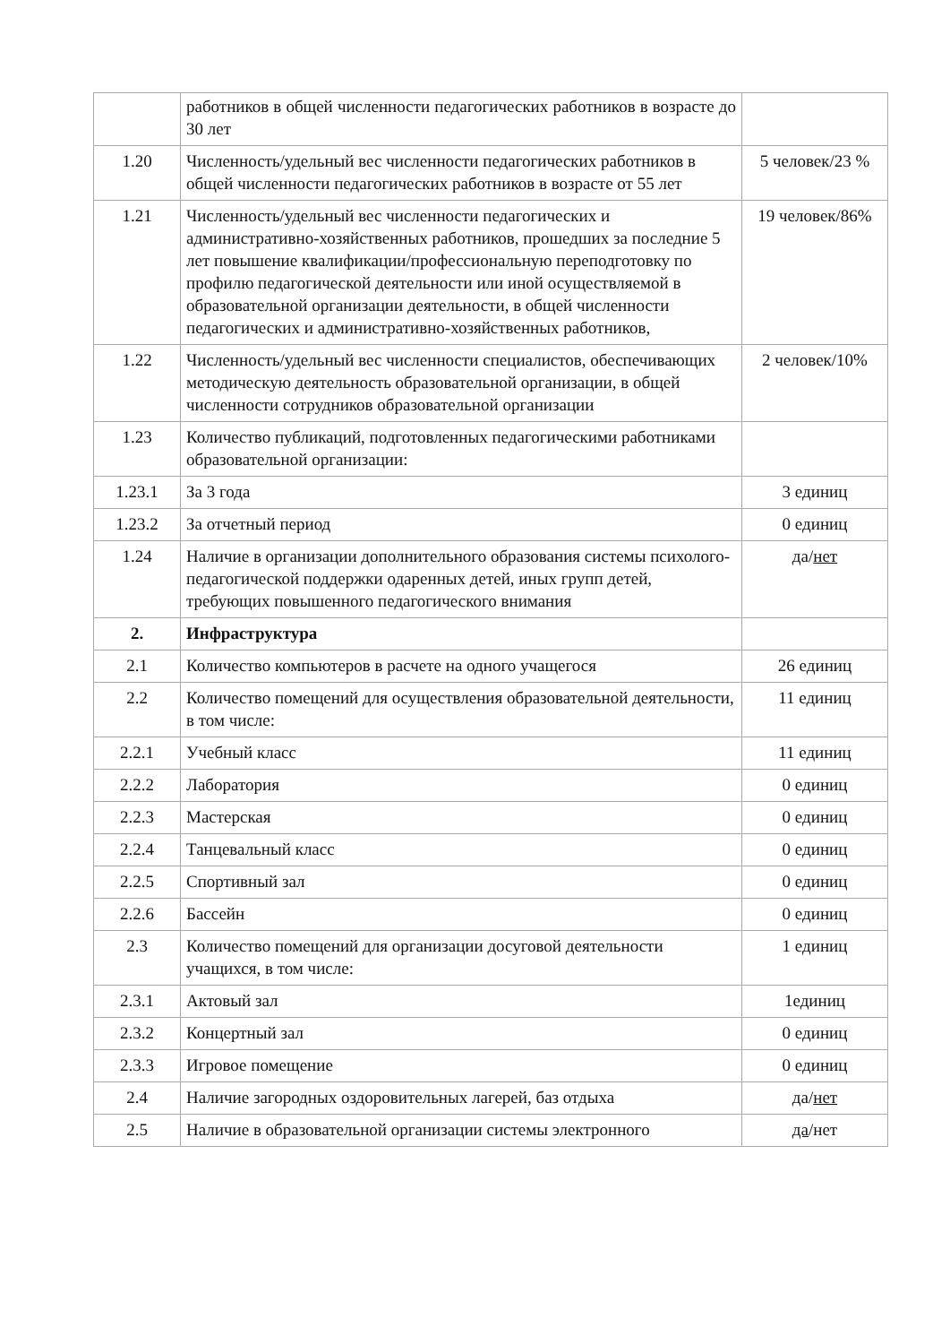| | работников в общей численности педагогических работников в возрасте до 30 лет | |
| 1.20 | Численность/удельный вес численности педагогических работников в общей численности педагогических работников в возрасте от 55 лет | 5 человек/23 % |
| 1.21 | Численность/удельный вес численности педагогических и административно-хозяйственных работников, прошедших за последние 5 лет повышение квалификации/профессиональную переподготовку по профилю педагогической деятельности или иной осуществляемой в образовательной организации деятельности, в общей численности педагогических и административно-хозяйственных работников, | 19 человек/86% |
| 1.22 | Численность/удельный вес численности специалистов, обеспечивающих методическую деятельность образовательной организации, в общей численности сотрудников образовательной организации | 2 человек/10% |
| 1.23 | Количество публикаций, подготовленных педагогическими работниками образовательной организации: | |
| 1.23.1 | За 3 года | 3 единиц |
| 1.23.2 | За отчетный период | 0 единиц |
| 1.24 | Наличие в организации дополнительного образования системы психолого-педагогической поддержки одаренных детей, иных групп детей, требующих повышенного педагогического внимания | да/ нет |
| 2. | Инфраструктура | |
| 2.1 | Количество компьютеров в расчете на одного учащегося | 26 единиц |
| 2.2 | Количество помещений для осуществления образовательной деятельности, в том числе: | 11 единиц |
| 2.2.1 | Учебный класс | 11 единиц |
| 2.2.2 | Лаборатория | 0 единиц |
| 2.2.3 | Мастерская | 0 единиц |
| 2.2.4 | Танцевальный класс | 0 единиц |
| 2.2.5 | Спортивный зал | 0 единиц |
| 2.2.6 | Бассейн | 0 единиц |
| 2.3 | Количество помещений для организации досуговой деятельности учащихся, в том числе: | 1 единиц |
| 2.3.1 | Актовый зал | 1единиц |
| 2.3.2 | Концертный зал | 0 единиц |
| 2.3.3 | Игровое помещение | 0 единиц |
| 2.4 | Наличие загородных оздоровительных лагерей, баз отдыха | да/ нет |
| 2.5 | Наличие в образовательной организации системы электронного | да /нет |